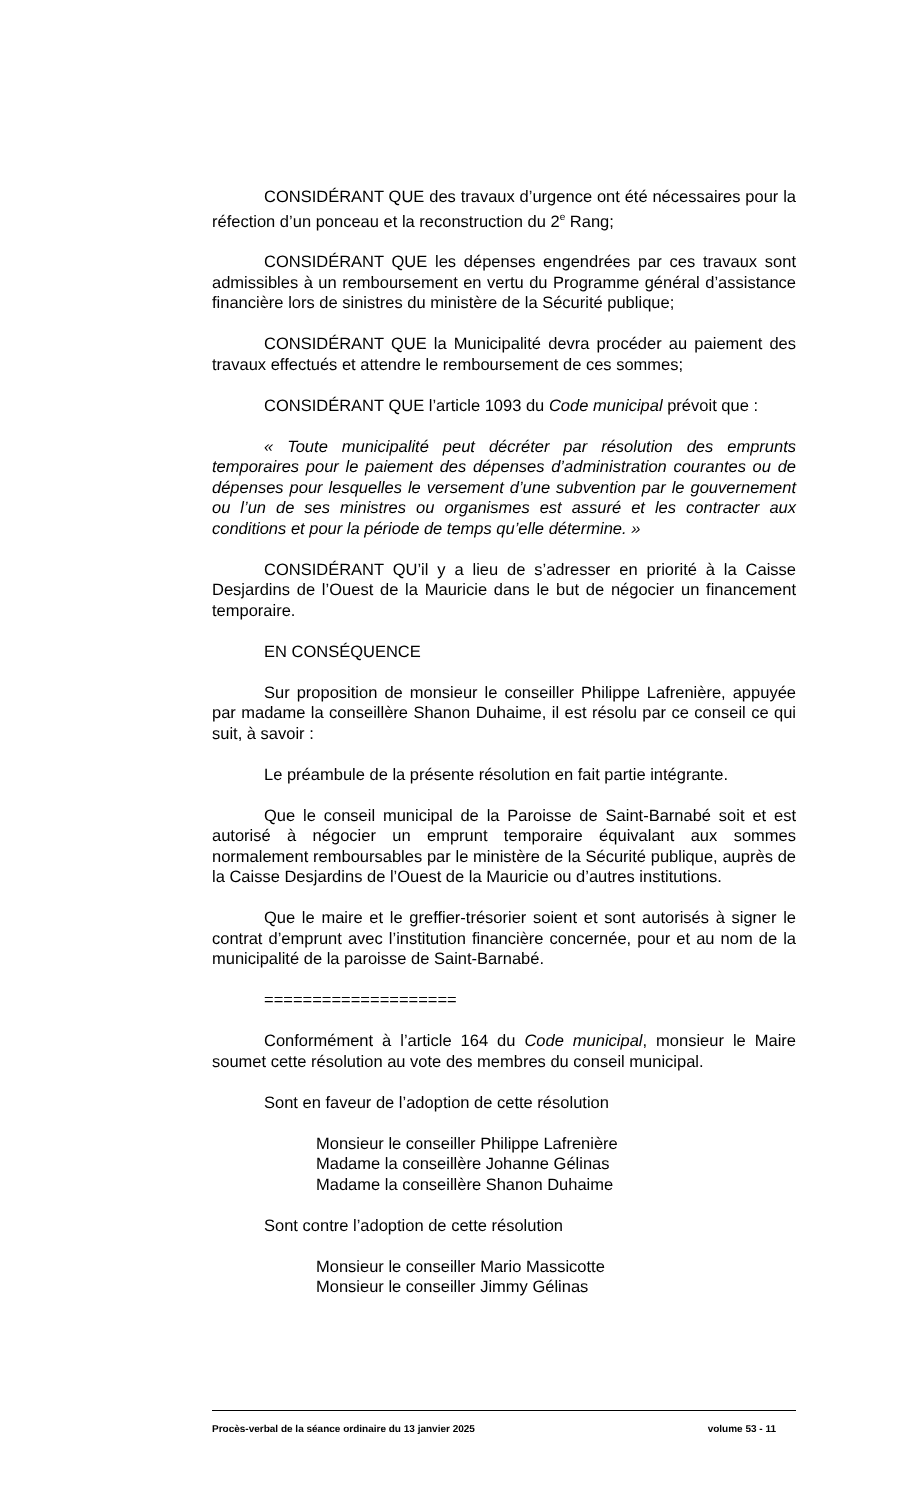CONSIDÉRANT QUE des travaux d’urgence ont été nécessaires pour la réfection d’un ponceau et la reconstruction du 2<sup>e</sup> Rang;
CONSIDÉRANT QUE les dépenses engendrées par ces travaux sont admissibles à un remboursement en vertu du Programme général d’assistance financière lors de sinistres du ministère de la Sécurité publique;
CONSIDÉRANT QUE la Municipalité devra procéder au paiement des travaux effectués et attendre le remboursement de ces sommes;
CONSIDÉRANT QUE l’article 1093 du Code municipal prévoit que :
« Toute municipalité peut décréter par résolution des emprunts temporaires pour le paiement des dépenses d’administration courantes ou de dépenses pour lesquelles le versement d’une subvention par le gouvernement ou l’un de ses ministres ou organismes est assuré et les contracter aux conditions et pour la période de temps qu’elle détermine. »
CONSIDÉRANT QU’il y a lieu de s’adresser en priorité à la Caisse Desjardins de l’Ouest de la Mauricie dans le but de négocier un financement temporaire.
EN CONSÉQUENCE
Sur proposition de monsieur le conseiller Philippe Lafrenière, appuyée par madame la conseillère Shanon Duhaime, il est résolu par ce conseil ce qui suit, à savoir :
Le préambule de la présente résolution en fait partie intégrante.
Que le conseil municipal de la Paroisse de Saint-Barnabé soit et est autorisé à négocier un emprunt temporaire équivalant aux sommes normalement remboursables par le ministère de la Sécurité publique, auprès de la Caisse Desjardins de l’Ouest de la Mauricie ou d’autres institutions.
Que le maire et le greffier-trésorier soient et sont autorisés à signer le contrat d’emprunt avec l’institution financière concernée, pour et au nom de la municipalité de la paroisse de Saint-Barnabé.
====================
Conformément à l’article 164 du Code municipal, monsieur le Maire soumet cette résolution au vote des membres du conseil municipal.
Sont en faveur de l’adoption de cette résolution
Monsieur le conseiller Philippe Lafrenière
Madame la conseillère Johanne Gélinas
Madame la conseillère Shanon Duhaime
Sont contre l’adoption de cette résolution
Monsieur le conseiller Mario Massicotte
Monsieur le conseiller Jimmy Gélinas
Procès-verbal de la séance ordinaire du 13 janvier 2025 volume 53 - 11